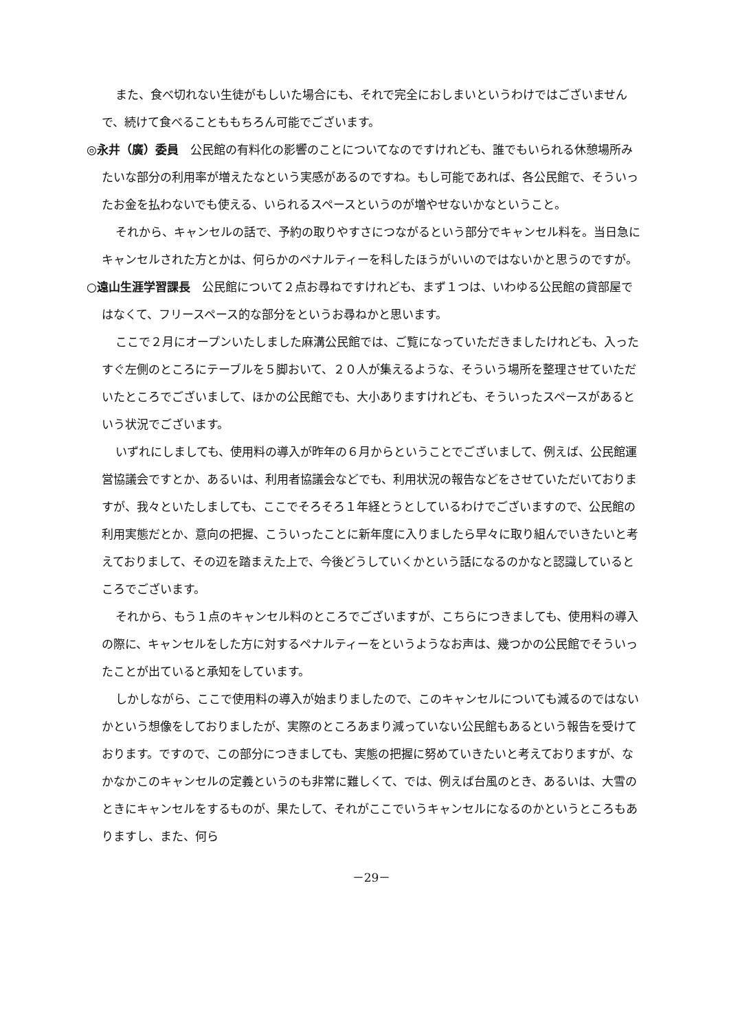また、食べ切れない生徒がもしいた場合にも、それで完全におしまいというわけではございませんで、続けて食べることももちろん可能でございます。
◎永井（廣）委員　公民館の有料化の影響のことについてなのですけれども、誰でもいられる休憩場所みたいな部分の利用率が増えたなという実感があるのですね。もし可能であれば、各公民館で、そういったお金を払わないでも使える、いられるスペースというのが増やせないかなということ。
それから、キャンセルの話で、予約の取りやすさにつながるという部分でキャンセル料を。当日急にキャンセルされた方とかは、何らかのペナルティーを科したほうがいいのではないかと思うのですが。
○遠山生涯学習課長　公民館について２点お尋ねですけれども、まず１つは、いわゆる公民館の貸部屋ではなくて、フリースペース的な部分をというお尋ねかと思います。
ここで２月にオープンいたしました麻溝公民館では、ご覧になっていただきましたけれども、入ったすぐ左側のところにテーブルを５脚おいて、２０人が集えるような、そういう場所を整理させていただいたところでございまして、ほかの公民館でも、大小ありますけれども、そういったスペースがあるという状況でございます。
いずれにしましても、使用料の導入が昨年の６月からということでございまして、例えば、公民館運営協議会ですとか、あるいは、利用者協議会などでも、利用状況の報告などをさせていただいておりますが、我々といたしましても、ここでそろそろ１年経とうとしているわけでございますので、公民館の利用実態だとか、意向の把握、こういったことに新年度に入りましたら早々に取り組んでいきたいと考えておりまして、その辺を踏まえた上で、今後どうしていくかという話になるのかなと認識しているところでございます。
それから、もう１点のキャンセル料のところでございますが、こちらにつきましても、使用料の導入の際に、キャンセルをした方に対するペナルティーをというようなお声は、幾つかの公民館でそういったことが出ていると承知をしています。
しかしながら、ここで使用料の導入が始まりましたので、このキャンセルについても減るのではないかという想像をしておりましたが、実際のところあまり減っていない公民館もあるという報告を受けております。ですので、この部分につきましても、実態の把握に努めていきたいと考えておりますが、なかなかこのキャンセルの定義というのも非常に難しくて、では、例えば台風のとき、あるいは、大雪のときにキャンセルをするものが、果たして、それがここでいうキャンセルになるのかというところもありますし、また、何ら
－29－